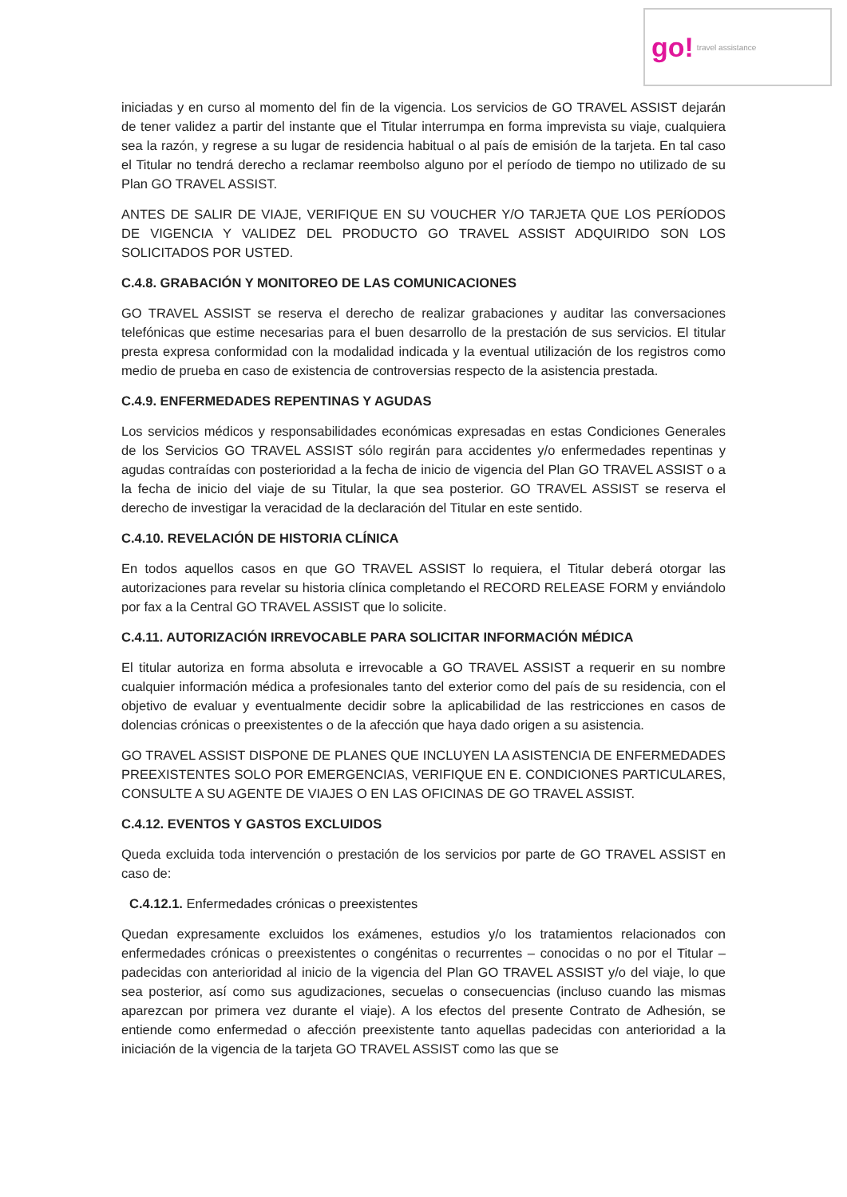go! travel assistance
iniciadas y en curso al momento del fin de la vigencia. Los servicios de GO TRAVEL ASSIST dejarán de tener validez a partir del instante que el Titular interrumpa en forma imprevista su viaje, cualquiera sea la razón, y regrese a su lugar de residencia habitual o al país de emisión de la tarjeta. En tal caso el Titular no tendrá derecho a reclamar reembolso alguno por el período de tiempo no utilizado de su Plan GO TRAVEL ASSIST.
ANTES DE SALIR DE VIAJE, VERIFIQUE EN SU VOUCHER Y/O TARJETA QUE LOS PERÍODOS DE VIGENCIA Y VALIDEZ DEL PRODUCTO GO TRAVEL ASSIST ADQUIRIDO SON LOS SOLICITADOS POR USTED.
C.4.8. GRABACIÓN Y MONITOREO DE LAS COMUNICACIONES
GO TRAVEL ASSIST se reserva el derecho de realizar grabaciones y auditar las conversaciones telefónicas que estime necesarias para el buen desarrollo de la prestación de sus servicios. El titular presta expresa conformidad con la modalidad indicada y la eventual utilización de los registros como medio de prueba en caso de existencia de controversias respecto de la asistencia prestada.
C.4.9. ENFERMEDADES REPENTINAS Y AGUDAS
Los servicios médicos y responsabilidades económicas expresadas en estas Condiciones Generales de los Servicios GO TRAVEL ASSIST sólo regirán para accidentes y/o enfermedades repentinas y agudas contraídas con posterioridad a la fecha de inicio de vigencia del Plan GO TRAVEL ASSIST o a la fecha de inicio del viaje de su Titular, la que sea posterior. GO TRAVEL ASSIST se reserva el derecho de investigar la veracidad de la declaración del Titular en este sentido.
C.4.10. REVELACIÓN DE HISTORIA CLÍNICA
En todos aquellos casos en que GO TRAVEL ASSIST lo requiera, el Titular deberá otorgar las autorizaciones para revelar su historia clínica completando el RECORD RELEASE FORM y enviándolo por fax a la Central GO TRAVEL ASSIST que lo solicite.
C.4.11. AUTORIZACIÓN IRREVOCABLE PARA SOLICITAR INFORMACIÓN MÉDICA
El titular autoriza en forma absoluta e irrevocable a GO TRAVEL ASSIST a requerir en su nombre cualquier información médica a profesionales tanto del exterior como del país de su residencia, con el objetivo de evaluar y eventualmente decidir sobre la aplicabilidad de las restricciones en casos de dolencias crónicas o preexistentes o de la afección que haya dado origen a su asistencia.
GO TRAVEL ASSIST DISPONE DE PLANES QUE INCLUYEN LA ASISTENCIA DE ENFERMEDADES PREEXISTENTES SOLO POR EMERGENCIAS, VERIFIQUE EN E. CONDICIONES PARTICULARES, CONSULTE A SU AGENTE DE VIAJES O EN LAS OFICINAS DE GO TRAVEL ASSIST.
C.4.12. EVENTOS Y GASTOS EXCLUIDOS
Queda excluida toda intervención o prestación de los servicios por parte de GO TRAVEL ASSIST en caso de:
C.4.12.1. Enfermedades crónicas o preexistentes
Quedan expresamente excluidos los exámenes, estudios y/o los tratamientos relacionados con enfermedades crónicas o preexistentes o congénitas o recurrentes – conocidas o no por el Titular – padecidas con anterioridad al inicio de la vigencia del Plan GO TRAVEL ASSIST y/o del viaje, lo que sea posterior, así como sus agudizaciones, secuelas o consecuencias (incluso cuando las mismas aparezcan por primera vez durante el viaje). A los efectos del presente Contrato de Adhesión, se entiende como enfermedad o afección preexistente tanto aquellas padecidas con anterioridad a la iniciación de la vigencia de la tarjeta GO TRAVEL ASSIST como las que se